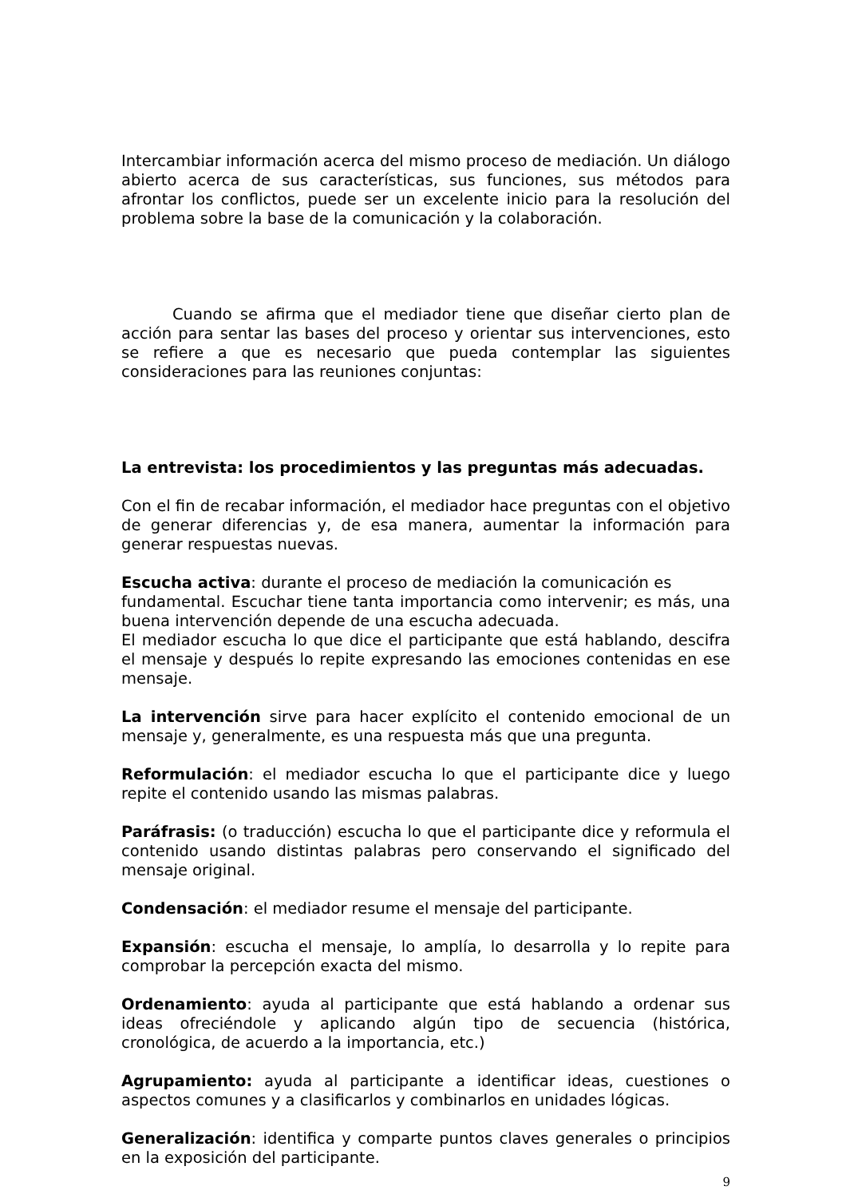Intercambiar información acerca del mismo proceso de mediación. Un diálogo abierto acerca de sus características, sus funciones, sus métodos para afrontar los conflictos, puede ser un excelente inicio para la resolución del problema sobre la base de la comunicación y la colaboración.
Cuando se afirma que el mediador tiene que diseñar cierto plan de acción para sentar las bases del proceso y orientar sus intervenciones, esto se refiere a que es necesario que pueda contemplar las siguientes consideraciones para las reuniones conjuntas:
La entrevista: los procedimientos y las preguntas más adecuadas.
Con el fin de recabar información, el mediador hace preguntas con el objetivo de generar diferencias y, de esa manera, aumentar la información para generar respuestas nuevas.
Escucha activa: durante el proceso de mediación la comunicación es
fundamental. Escuchar tiene tanta importancia como intervenir; es más, una buena intervención depende de una escucha adecuada.
El mediador escucha lo que dice el participante que está hablando, descifra el mensaje y después lo repite expresando las emociones contenidas en ese mensaje.
La intervención sirve para hacer explícito el contenido emocional de un mensaje y, generalmente, es una respuesta más que una pregunta.
Reformulación: el mediador escucha lo que el participante dice y luego repite el contenido usando las mismas palabras.
Paráfrasis: (o traducción) escucha lo que el participante dice y reformula el contenido usando distintas palabras pero conservando el significado del mensaje original.
Condensación: el mediador resume el mensaje del participante.
Expansión: escucha el mensaje, lo amplía, lo desarrolla y lo repite para comprobar la percepción exacta del mismo.
Ordenamiento: ayuda al participante que está hablando a ordenar sus ideas ofreciéndole y aplicando algún tipo de secuencia (histórica, cronológica, de acuerdo a la importancia, etc.)
Agrupamiento: ayuda al participante a identificar ideas, cuestiones o aspectos comunes y a clasificarlos y combinarlos en unidades lógicas.
Generalización: identifica y comparte puntos claves generales o principios en la exposición del participante.
9